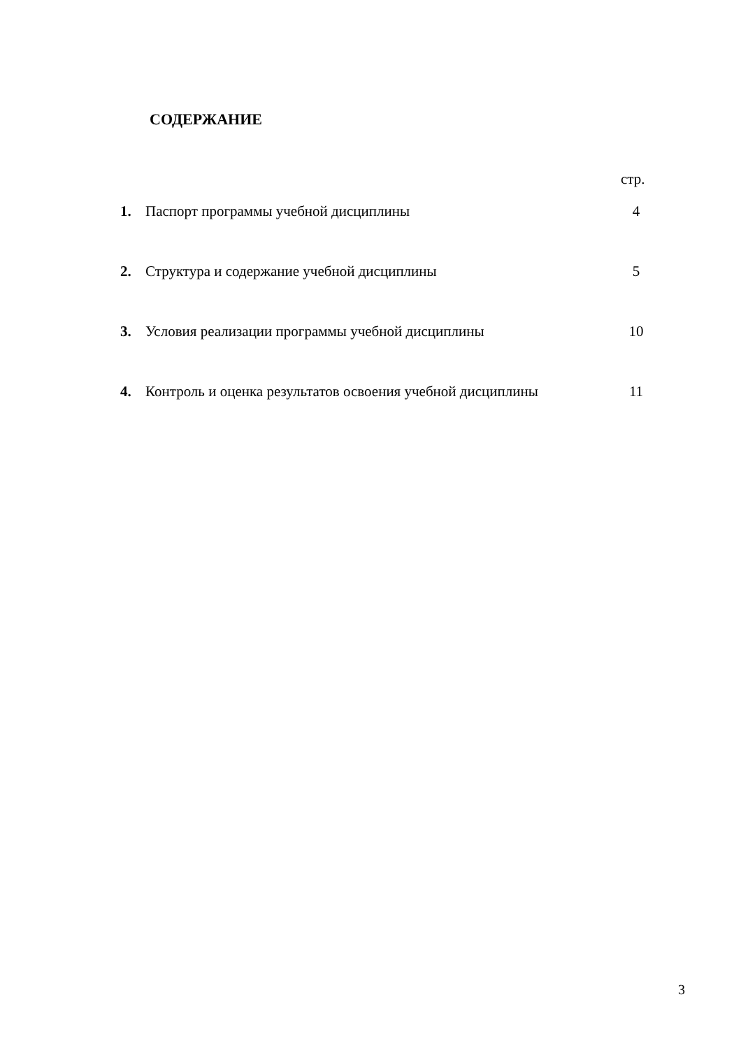СОДЕРЖАНИЕ
стр.
| 1. | Паспорт программы учебной дисциплины | 4 |
| 2. | Структура и содержание учебной дисциплины | 5 |
| 3. | Условия реализации программы учебной дисциплины | 10 |
| 4. | Контроль и оценка результатов освоения учебной дисциплины | 11 |
3